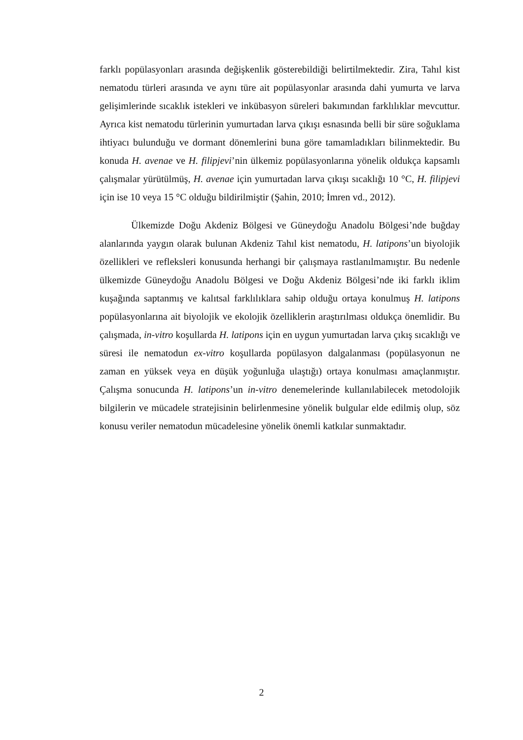farklı popülasyonları arasında değişkenlik gösterebildiği belirtilmektedir. Zira, Tahıl kist nematodu türleri arasında ve aynı türe ait popülasyonlar arasında dahi yumurta ve larva gelişimlerinde sıcaklık istekleri ve inkübasyon süreleri bakımından farklılıklar mevcuttur. Ayrıca kist nematodu türlerinin yumurtadan larva çıkışı esnasında belli bir süre soğuklama ihtiyacı bulunduğu ve dormant dönemlerini buna göre tamamladıkları bilinmektedir. Bu konuda H. avenae ve H. filipjevi’nin ülkemiz popülasyonlarına yönelik oldukça kapsamlı çalışmalar yürütülmüş, H. avenae için yumurtadan larva çıkışı sıcaklığı 10 °C, H. filipjevi için ise 10 veya 15 °C olduğu bildirilmiştir (Şahin, 2010; İmren vd., 2012).
Ülkemizde Doğu Akdeniz Bölgesi ve Güneydoğu Anadolu Bölgesi’nde buğday alanlarında yaygın olarak bulunan Akdeniz Tahıl kist nematodu, H. latipons’un biyolojik özellikleri ve refleksleri konusunda herhangi bir çalışmaya rastlanılmamıştır. Bu nedenle ülkemizde Güneydoğu Anadolu Bölgesi ve Doğu Akdeniz Bölgesi’nde iki farklı iklim kuşağında saptanmış ve kalıtsal farklılıklara sahip olduğu ortaya konulmuş H. latipons popülasyonlarına ait biyolojik ve ekolojik özelliklerin araştırılması oldukça önemlidir. Bu çalışmada, in-vitro koşullarda H. latipons için en uygun yumurtadan larva çıkış sıcaklığı ve süresi ile nematodun ex-vitro koşullarda popülasyon dalgalanması (popülasyonun ne zaman en yüksek veya en düşük yoğunluğa ulaştığı) ortaya konulması amaçlanmıştır. Çalışma sonucunda H. latipons’un in-vitro denemelerinde kullanılabilecek metodolojik bilgilerin ve mücadele stratejisinin belirlenmesine yönelik bulgular elde edilmiş olup, söz konusu veriler nematodun mücadelesine yönelik önemli katkılar sunmaktadır.
2